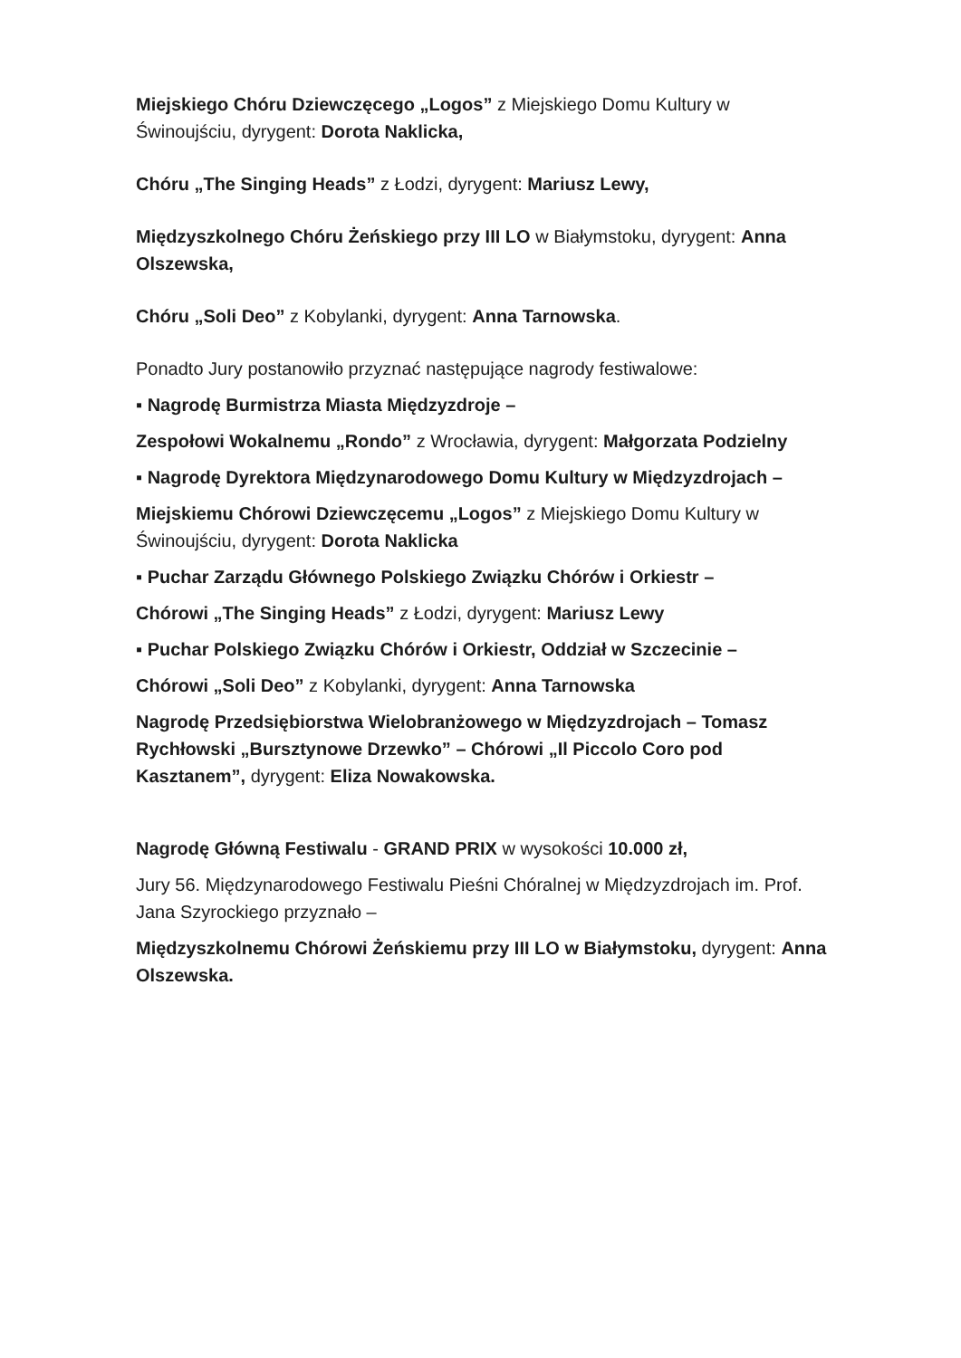Miejskiego Chóru Dziewczęcego „Logos” z Miejskiego Domu Kultury w Świnoujściu, dyrygent: Dorota Naklicka,
Chóru „The Singing Heads” z Łodzi, dyrygent: Mariusz Lewy,
Międzyszkolnego Chóru Żeńskiego przy III LO w Białymstoku, dyrygent: Anna Olszewska,
Chóru „Soli Deo” z Kobylanki, dyrygent: Anna Tarnowska.
Ponadto Jury postanowiło przyznać następujące nagrody festiwalowe:
▪ Nagrodę Burmistrza Miasta Międzyzdroje –
Zespołowi Wokalnemu „Rondo” z Wrocławia, dyrygent: Małgorzata Podzielny
▪ Nagrodę Dyrektora Międzynarodowego Domu Kultury w Międzyzdrojach –
Miejskiemu Chórowi Dziewczęcemu „Logos” z Miejskiego Domu Kultury w Świnoujściu, dyrygent: Dorota Naklicka
▪ Puchar Zarządu Głównego Polskiego Związku Chórów i Orkiestr –
Chórowi „The Singing Heads” z Łodzi, dyrygent: Mariusz Lewy
▪ Puchar Polskiego Związku Chórów i Orkiestr, Oddział w Szczecinie –
Chórowi „Soli Deo” z Kobylanki, dyrygent: Anna Tarnowska
Nagrodę Przedsiębiorstwa Wielobranżowego w Międzyzdrojach – Tomasz Rychłowski „Bursztynowe Drzewko” – Chórowi „Il Piccolo Coro pod Kasztanem”, dyrygent: Eliza Nowakowska.
Nagrodę Główną Festiwalu - GRAND PRIX w wysokości 10.000 zł,
Jury 56. Międzynarodowego Festiwalu Pieśni Chóralnej w Międzyzdrojach im. Prof. Jana Szyrockiego przyznało –
Międzyszkolnemu Chórowi Żeńskiemu przy III LO w Białymstoku, dyrygent: Anna Olszewska.